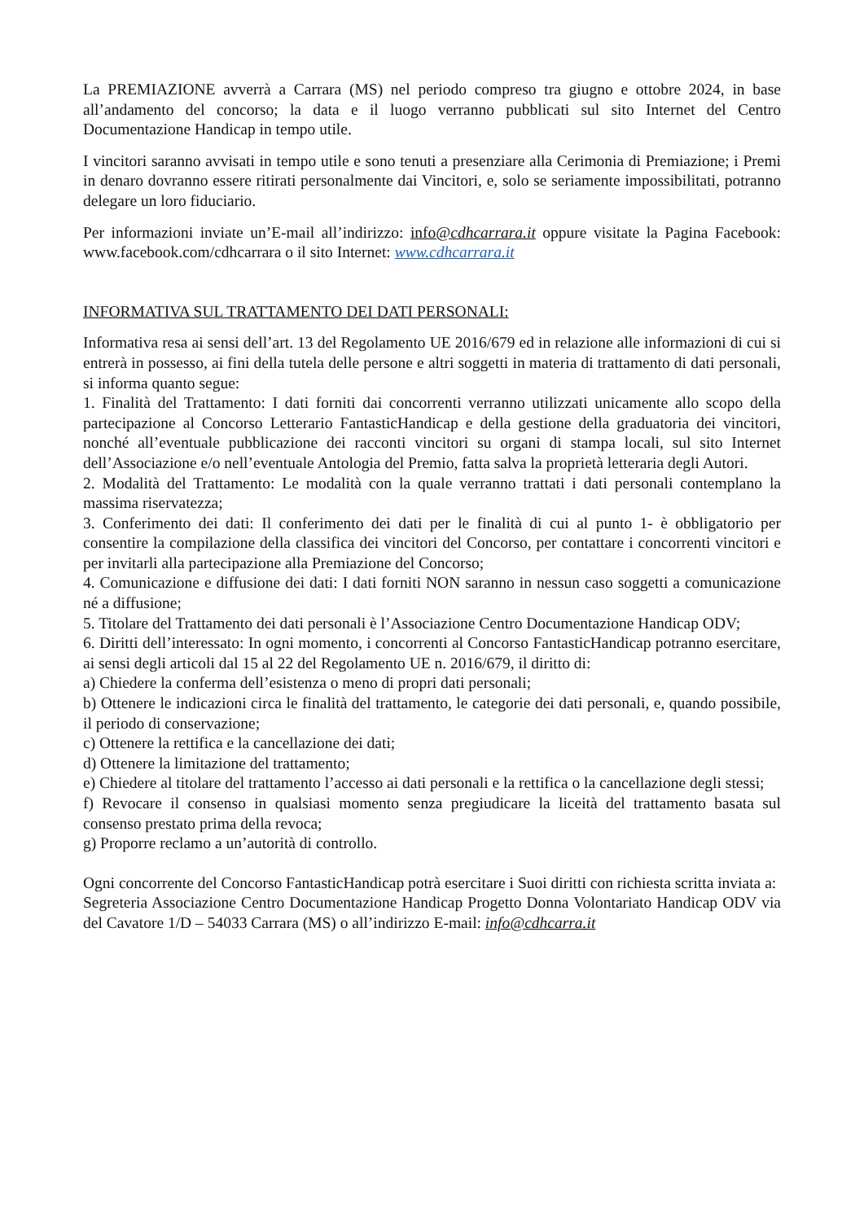La PREMIAZIONE avverrà a Carrara (MS) nel periodo compreso tra giugno e ottobre 2024, in base all’andamento del concorso; la data e il luogo verranno pubblicati sul sito Internet del Centro Documentazione Handicap in tempo utile.
I vincitori saranno avvisati in tempo utile e sono tenuti a presenziare alla Cerimonia di Premiazione; i Premi in denaro dovranno essere ritirati personalmente dai Vincitori, e, solo se seriamente impossibilitati, potranno delegare un loro fiduciario.
Per informazioni inviate un’E-mail all’indirizzo: info@cdhcarrara.it oppure visitate la Pagina Facebook: www.facebook.com/cdhcarrara o il sito Internet: www.cdhcarrara.it
INFORMATIVA SUL TRATTAMENTO DEI DATI PERSONALI:
Informativa resa ai sensi dell’art. 13 del Regolamento UE 2016/679 ed in relazione alle informazioni di cui si entrerà in possesso, ai fini della tutela delle persone e altri soggetti in materia di trattamento di dati personali, si informa quanto segue:
1. Finalità del Trattamento: I dati forniti dai concorrenti verranno utilizzati unicamente allo scopo della partecipazione al Concorso Letterario FantasticHandicap e della gestione della graduatoria dei vincitori, nonché all’eventuale pubblicazione dei racconti vincitori su organi di stampa locali, sul sito Internet dell’Associazione e/o nell’eventuale Antologia del Premio, fatta salva la proprietà letteraria degli Autori.
2. Modalità del Trattamento: Le modalità con la quale verranno trattati i dati personali contemplano la massima riservatezza;
3. Conferimento dei dati: Il conferimento dei dati per le finalità di cui al punto 1- è obbligatorio per consentire la compilazione della classifica dei vincitori del Concorso, per contattare i concorrenti vincitori e per invitarli alla partecipazione alla Premiazione del Concorso;
4. Comunicazione e diffusione dei dati: I dati forniti NON saranno in nessun caso soggetti a comunicazione né a diffusione;
5. Titolare del Trattamento dei dati personali è l’Associazione Centro Documentazione Handicap ODV;
6. Diritti dell’interessato: In ogni momento, i concorrenti al Concorso FantasticHandicap potranno esercitare, ai sensi degli articoli dal 15 al 22 del Regolamento UE n. 2016/679, il diritto di:
a) Chiedere la conferma dell’esistenza o meno di propri dati personali;
b) Ottenere le indicazioni circa le finalità del trattamento, le categorie dei dati personali, e, quando possibile, il periodo di conservazione;
c) Ottenere la rettifica e la cancellazione dei dati;
d) Ottenere la limitazione del trattamento;
e) Chiedere al titolare del trattamento l’accesso ai dati personali e la rettifica o la cancellazione degli stessi;
f) Revocare il consenso in qualsiasi momento senza pregiudicare la liceità del trattamento basata sul consenso prestato prima della revoca;
g) Proporre reclamo a un’autorità di controllo.
Ogni concorrente del Concorso FantasticHandicap potrà esercitare i Suoi diritti con richiesta scritta inviata a:
Segreteria Associazione Centro Documentazione Handicap Progetto Donna Volontariato Handicap ODV via del Cavatore 1/D – 54033 Carrara (MS) o all’indirizzo E-mail: info@cdhcarra.it